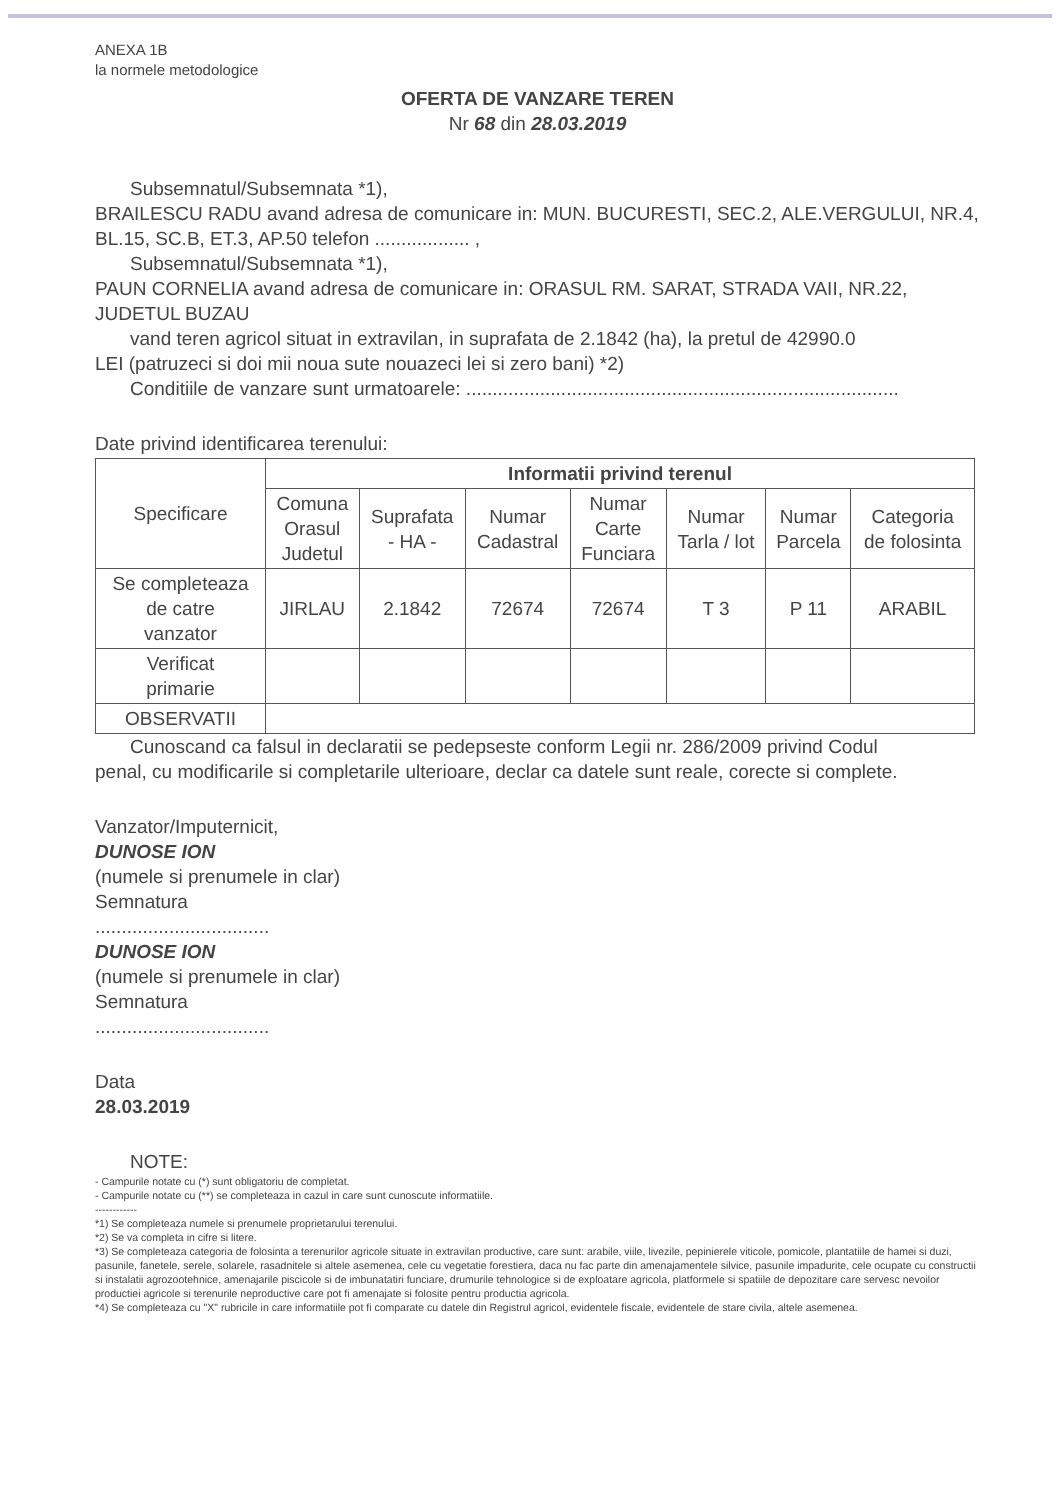ANEXA 1B
la normele metodologice
OFERTA DE VANZARE TEREN
Nr 68 din 28.03.2019
Subsemnatul/Subsemnata *1),
BRAILESCU RADU avand adresa de comunicare in: MUN. BUCURESTI, SEC.2, ALE.VERGULUI, NR.4, BL.15, SC.B, ET.3, AP.50 telefon .................. ,
Subsemnatul/Subsemnata *1),
PAUN CORNELIA avand adresa de comunicare in: ORASUL RM. SARAT, STRADA VAII, NR.22, JUDETUL BUZAU
vand teren agricol situat in extravilan, in suprafata de 2.1842 (ha), la pretul de 42990.0
LEI (patruzeci si doi mii noua sute nouazeci lei si zero bani) *2)
Conditiile de vanzare sunt urmatoarele: ..................................................................................
Date privind identificarea terenului:
| Specificare | Informatii privind terenul | | | | | | |
| --- | --- | --- | --- | --- | --- | --- | --- |
| | Comuna Orasul Judetul | Suprafata - HA - | Numar Cadastral | Numar Carte Funciara | Numar Tarla / lot | Numar Parcela | Categoria de folosinta |
| Se completeaza de catre vanzator | JIRLAU | 2.1842 | 72674 | 72674 | T 3 | P 11 | ARABIL |
| Verificat primarie | | | | | | | |
| OBSERVATII | | | | | | | |
Cunoscand ca falsul in declaratii se pedepseste conform Legii nr. 286/2009 privind Codul
penal, cu modificarile si completarile ulterioare, declar ca datele sunt reale, corecte si complete.
Vanzator/Imputernicit,
DUNOSE ION
(numele si prenumele in clar)
Semnatura
.................................
DUNOSE ION
(numele si prenumele in clar)
Semnatura
.................................
Data
28.03.2019
NOTE:
- Campurile notate cu (*) sunt obligatoriu de completat.
- Campurile notate cu (**) se completeaza in cazul in care sunt cunoscute informatiile.
------------
*1) Se completeaza numele si prenumele proprietarului terenului.
*2) Se va completa in cifre si litere.
*3) Se completeaza categoria de folosinta a terenurilor agricole situate in extravilan productive, care sunt: arabile, viile, livezile, pepinierele viticole, pomicole, plantatiile de hamei si duzi, pasunile, fanetele, serele, solarele, rasadnitele si altele asemenea, cele cu vegetatie forestiera, daca nu fac parte din amenajamentele silvice, pasunile impadurite, cele ocupate cu constructii si instalatii agrozootehnice, amenajarile piscicole si de imbunatatiri funciare, drumurile tehnologice si de exploatare agricola, platformele si spatiile de depozitare care servesc nevoilor productiei agricole si terenurile neproductive care pot fi amenajate si folosite pentru productia agricola.
*4) Se completeaza cu "X" rubricile in care informatiile pot fi comparate cu datele din Registrul agricol, evidentele fiscale, evidentele de stare civila, altele asemenea.